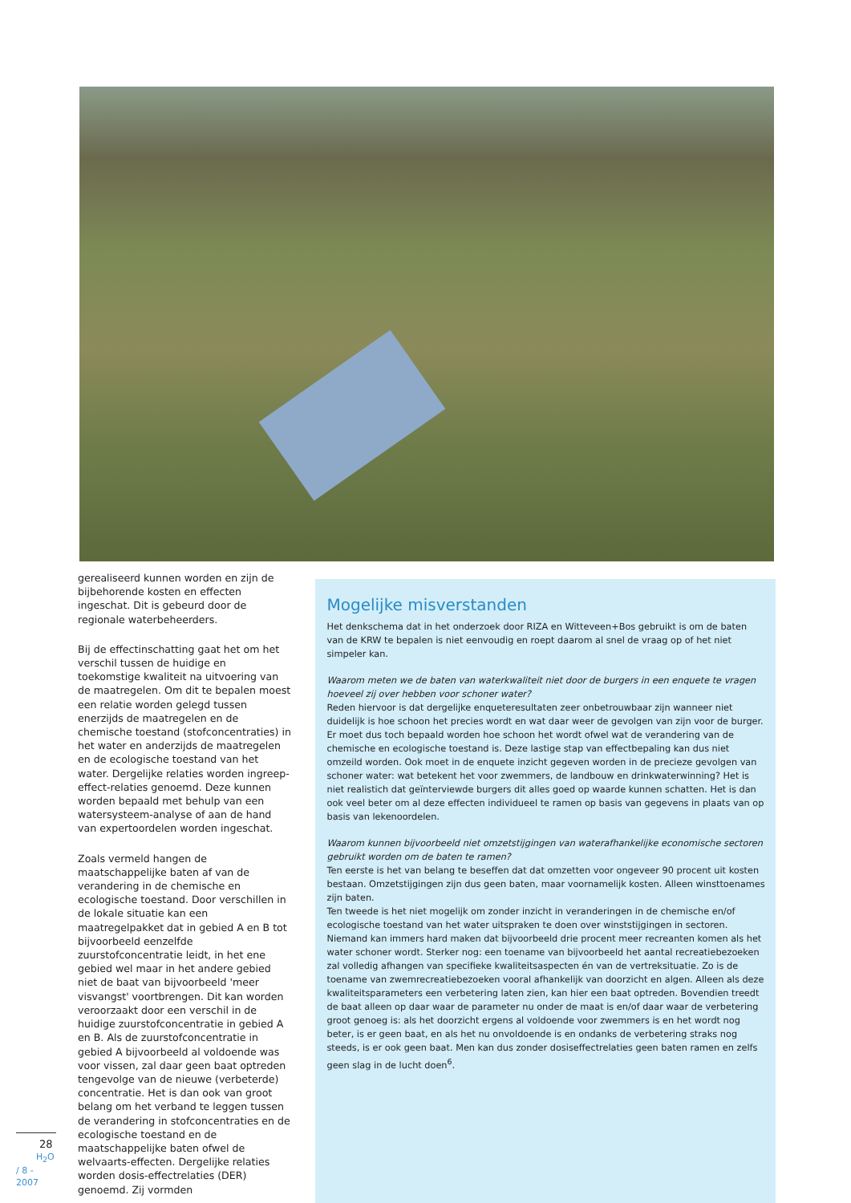gerealiseerd kunnen worden en zijn de bijbehorende kosten en effecten ingeschat. Dit is gebeurd door de regionale waterbeheerders.
Bij de effectinschatting gaat het om het verschil tussen de huidige en toekomstige kwaliteit na uitvoering van de maatregelen. Om dit te bepalen moest een relatie worden gelegd tussen enerzijds de maatregelen en de chemische toestand (stofconcentraties) in het water en anderzijds de maatregelen en de ecologische toestand van het water. Dergelijke relaties worden ingreep-effect-relaties genoemd. Deze kunnen worden bepaald met behulp van een watersysteem-analyse of aan de hand van expertoordelen worden ingeschat.
Zoals vermeld hangen de maatschappelijke baten af van de verandering in de chemische en ecologische toestand. Door verschillen in de lokale situatie kan een maatregelpakket dat in gebied A en B tot bijvoorbeeld eenzelfde zuurstofconcentratie leidt, in het ene gebied wel maar in het andere gebied niet de baat van bijvoorbeeld 'meer visvangst' voortbrengen. Dit kan worden veroorzaakt door een verschil in de huidige zuurstofconcentratie in gebied A en B. Als de zuurstofconcentratie in gebied A bijvoorbeeld al voldoende was voor vissen, zal daar geen baat optreden tengevolge van de nieuwe (verbeterde) concentratie. Het is dan ook van groot belang om het verband te leggen tussen de verandering in stofconcentraties en de ecologische toestand en de maatschappelijke baten ofwel de welvaarts-effecten. Dergelijke relaties worden dosis-effectrelaties (DER) genoemd. Zij vormden
Mogelijke misverstanden
Het denkschema dat in het onderzoek door RIZA en Witteveen+Bos gebruikt is om de baten van de KRW te bepalen is niet eenvoudig en roept daarom al snel de vraag op of het niet simpeler kan.
Waarom meten we de baten van waterkwaliteit niet door de burgers in een enquete te vragen hoeveel zij over hebben voor schoner water?
Reden hiervoor is dat dergelijke enqueteresultaten zeer onbetrouwbaar zijn wanneer niet duidelijk is hoe schoon het precies wordt en wat daar weer de gevolgen van zijn voor de burger. Er moet dus toch bepaald worden hoe schoon het wordt ofwel wat de verandering van de chemische en ecologische toestand is. Deze lastige stap van effectbepaling kan dus niet omzeild worden. Ook moet in de enquete inzicht gegeven worden in de precieze gevolgen van schoner water: wat betekent het voor zwemmers, de landbouw en drinkwaterwinning? Het is niet realistich dat geïnterviewde burgers dit alles goed op waarde kunnen schatten. Het is dan ook veel beter om al deze effecten individueel te ramen op basis van gegevens in plaats van op basis van lekenoordelen.
Waarom kunnen bijvoorbeeld niet omzetstijgingen van waterafhankelijke economische sectoren gebruikt worden om de baten te ramen?
Ten eerste is het van belang te beseffen dat dat omzetten voor ongeveer 90 procent uit kosten bestaan. Omzetstijgingen zijn dus geen baten, maar voornamelijk kosten. Alleen winsttoenames zijn baten.
Ten tweede is het niet mogelijk om zonder inzicht in veranderingen in de chemische en/of ecologische toestand van het water uitspraken te doen over winststijgingen in sectoren. Niemand kan immers hard maken dat bijvoorbeeld drie procent meer recreanten komen als het water schoner wordt. Sterker nog: een toename van bijvoorbeeld het aantal recreatiebezoeken zal volledig afhangen van specifieke kwaliteitsaspecten én van de vertreksituatie. Zo is de toename van zwemrecreatiebezoeken vooral afhankelijk van doorzicht en algen. Alleen als deze kwaliteitsparameters een verbetering laten zien, kan hier een baat optreden. Bovendien treedt de baat alleen op daar waar de parameter nu onder de maat is en/of daar waar de verbetering groot genoeg is: als het doorzicht ergens al voldoende voor zwemmers is en het wordt nog beter, is er geen baat, en als het nu onvoldoende is en ondanks de verbetering straks nog steeds, is er ook geen baat. Men kan dus zonder dosiseffectrelaties geen baten ramen en zelfs geen slag in de lucht doen<sup>6</sup>.
28 H<sub>2</sub>O / 8 - 2007